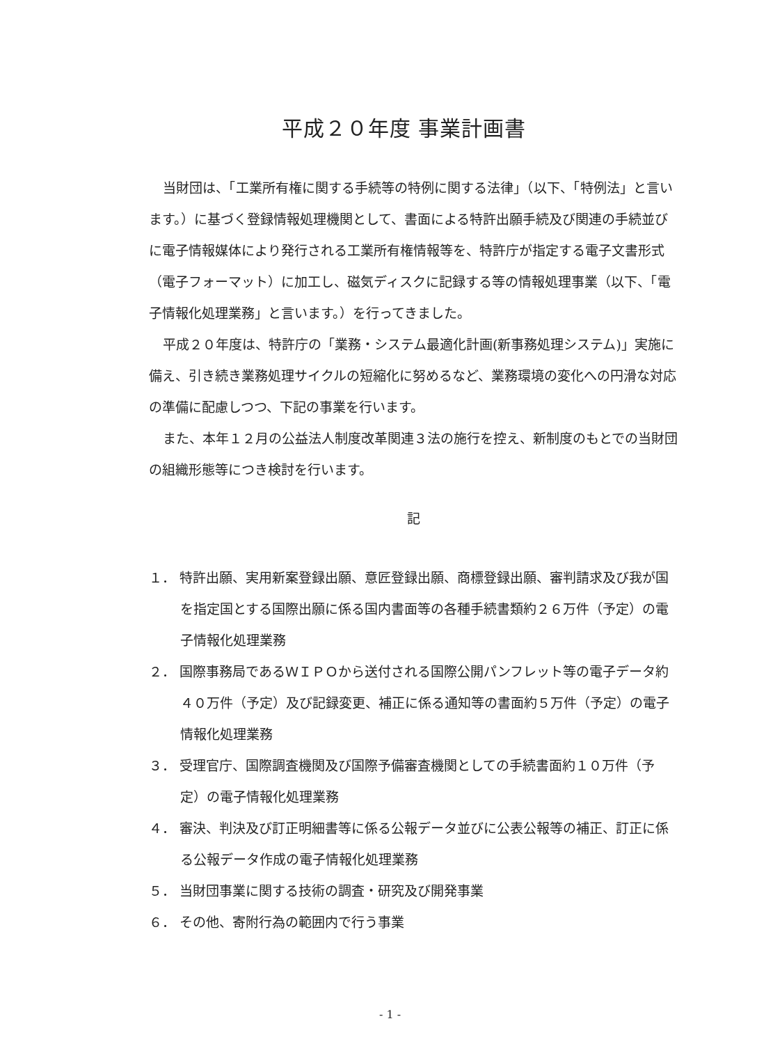平成２０年度 事業計画書
当財団は、「工業所有権に関する手続等の特例に関する法律」（以下、「特例法」と言います。）に基づく登録情報処理機関として、書面による特許出願手続及び関連の手続並びに電子情報媒体により発行される工業所有権情報等を、特許庁が指定する電子文書形式（電子フォーマット）に加工し、磁気ディスクに記録する等の情報処理事業（以下、「電子情報化処理業務」と言います。）を行ってきました。
平成２０年度は、特許庁の「業務・システム最適化計画(新事務処理システム)」実施に備え、引き続き業務処理サイクルの短縮化に努めるなど、業務環境の変化への円滑な対応の準備に配慮しつつ、下記の事業を行います。
また、本年１２月の公益法人制度改革関連３法の施行を控え、新制度のもとでの当財団の組織形態等につき検討を行います。
記
１． 特許出願、実用新案登録出願、意匠登録出願、商標登録出願、審判請求及び我が国を指定国とする国際出願に係る国内書面等の各種手続書類約２６万件（予定）の電子情報化処理業務
２． 国際事務局であるＷＩＰＯから送付される国際公開パンフレット等の電子データ約４０万件（予定）及び記録変更、補正に係る通知等の書面約５万件（予定）の電子情報化処理業務
３． 受理官庁、国際調査機関及び国際予備審査機関としての手続書面約１０万件（予定）の電子情報化処理業務
４． 審決、判決及び訂正明細書等に係る公報データ並びに公表公報等の補正、訂正に係る公報データ作成の電子情報化処理業務
５． 当財団事業に関する技術の調査・研究及び開発事業
６． その他、寄附行為の範囲内で行う事業
- 1 -